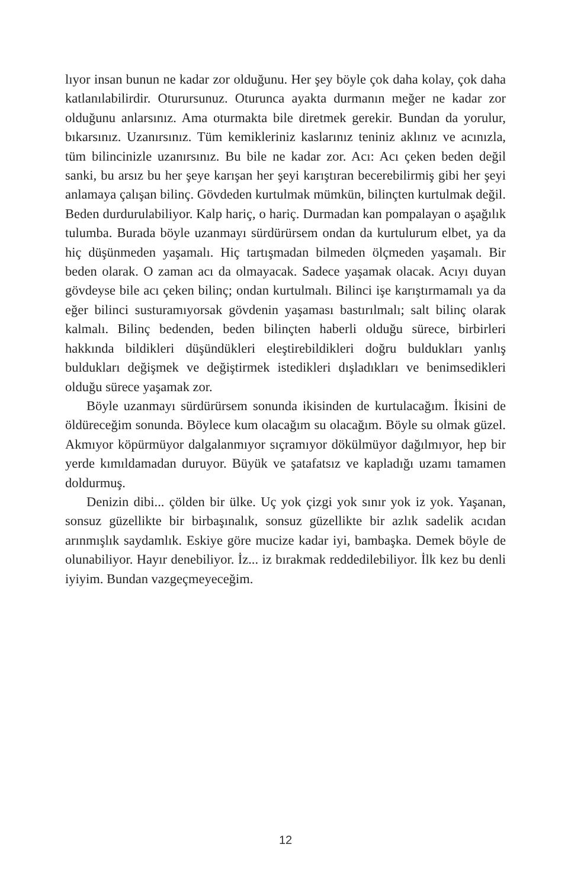lıyor insan bunun ne kadar zor olduğunu. Her şey böyle çok daha kolay, çok daha katlanılabilirdir. Oturursunuz. Oturunca ayakta durmanın meğer ne kadar zor olduğunu anlarsınız. Ama oturmakta bile diretmek gerekir. Bundan da yorulur, bıkarsınız. Uzanırsınız. Tüm kemikleriniz kaslarınız teniniz aklınız ve acınızla, tüm bilincinizle uzanırsınız. Bu bile ne kadar zor. Acı: Acı çeken beden değil sanki, bu arsız bu her şeye karışan her şeyi karıştıran becerebilirmiş gibi her şeyi anlamaya çalışan bilinç. Gövdeden kurtulmak mümkün, bilinçten kurtulmak değil. Beden durdurulabiliyor. Kalp hariç, o hariç. Durmadan kan pompalayan o aşağılık tulumba. Burada böyle uzanmayı sürdürürsem ondan da kurtulurum elbet, ya da hiç düşünmeden yaşamalı. Hiç tartışmadan bilmeden ölçmeden yaşamalı. Bir beden olarak. O zaman acı da olmayacak. Sadece yaşamak olacak. Acıyı duyan gövdeyse bile acı çeken bilinç; ondan kurtulmalı. Bilinci işe karıştırmamalı ya da eğer bilinci susturamıyorsak gövdenin yaşaması bastırılmalı; salt bilinç olarak kalmalı. Bilinç bedenden, beden bilinçten haberli olduğu sürece, birbirleri hakkında bildikleri düşündükleri eleştirebildikleri doğru buldukları yanlış buldukları değişmek ve değiştirmek istedikleri dışladıkları ve benimsedikleri olduğu sürece yaşamak zor.
Böyle uzanmayı sürdürürsem sonunda ikisinden de kurtulacağım. İkisini de öldüreceğim sonunda. Böylece kum olacağım su olacağım. Böyle su olmak güzel. Akmıyor köpürmüyor dalgalanmıyor sıçramıyor dökülmüyor dağılmıyor, hep bir yerde kımıldamadan duruyor. Büyük ve şatafatsız ve kapladığı uzamı tamamen doldurmuş.
Denizin dibi... çölden bir ülke. Uç yok çizgi yok sınır yok iz yok. Yaşanan, sonsuz güzellikte bir birbaşınalık, sonsuz güzellikte bir azlık sadelik acıdan arınmışlık saydamlık. Eskiye göre mucize kadar iyi, bambaşka. Demek böyle de olunabiliyor. Hayır denebiliyor. İz... iz bırakmak reddedilebiliyor. İlk kez bu denli iyiyim. Bundan vazgeçmeyeceğim.
12